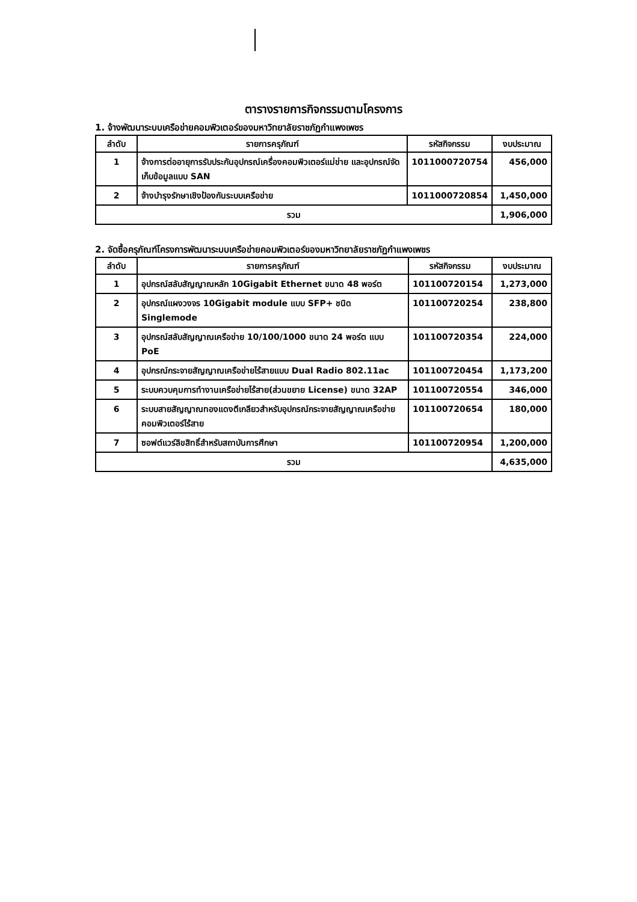ตารางรายการกิจกรรมตามโครงการ
1. จ้างพัฒนาระบบเครือข่ายคอมพิวเตอร์ของมหาวิทยาลัยราชภัฏกำแพงเพชร
| ลำดับ | รายการครุภัณฑ์ | รหัสกิจกรรม | งบประมาณ |
| --- | --- | --- | --- |
| 1 | จ้างการต่ออายุการรับประกันอุปกรณ์เครื่องคอมพิวเตอร์แม่ข่าย และอุปกรณ์จัดเก็บข้อมูลแบบ SAN | 1011000720754 | 456,000 |
| 2 | จ้างบำรุงรักษาเชิงป้องกันระบบเครือข่าย | 1011000720854 | 1,450,000 |
| รวม | | | 1,906,000 |
2. จัดซื้อครุภัณฑ์โครงการพัฒนาระบบเครือข่ายคอมพิวเตอร์ของมหาวิทยาลัยราชภัฏกำแพงเพชร
| ลำดับ | รายการครุภัณฑ์ | รหัสกิจกรรม | งบประมาณ |
| --- | --- | --- | --- |
| 1 | อุปกรณ์สลับสัญญาณหลัก 10Gigabit Ethernet ขนาด 48 พอร์ต | 101100720154 | 1,273,000 |
| 2 | อุปกรณ์แผงวงจร 10Gigabit module แบบ SFP+ ชนิด Singlemode | 101100720254 | 238,800 |
| 3 | อุปกรณ์สลับสัญญาณเครือข่าย 10/100/1000 ขนาด 24 พอร์ต แบบ PoE | 101100720354 | 224,000 |
| 4 | อุปกรณ์กระจายสัญญาณเครือข่ายไร้สายแบบ Dual Radio 802.11ac | 101100720454 | 1,173,200 |
| 5 | ระบบควบคุมการทำงานเครือข่ายไร้สาย(ส่วนขยาย License) ขนาด 32AP | 101100720554 | 346,000 |
| 6 | ระบบสายสัญญาณทองแดงตีเกลียวสำหรับอุปกรณ์กระจายสัญญาณเครือข่ายคอมพิวเตอร์ไร้สาย | 101100720654 | 180,000 |
| 7 | ซอฟต์แวร์ลิขสิทธิ์สำหรับสถาบันการศึกษา | 101100720954 | 1,200,000 |
| รวม | | | 4,635,000 |